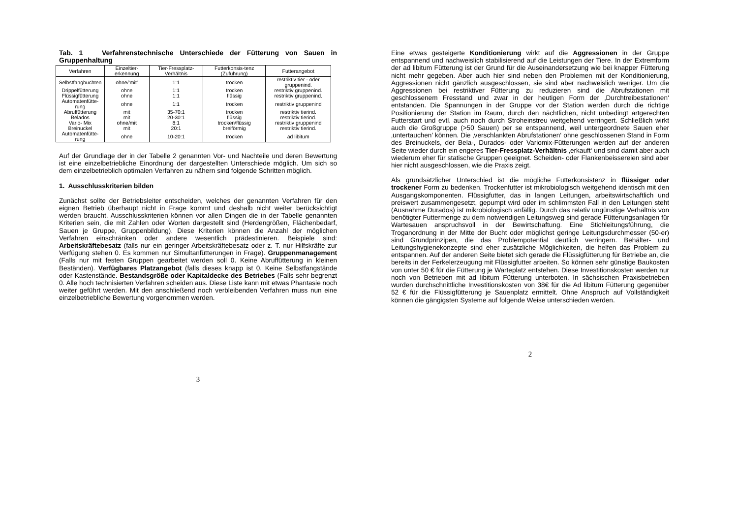Tab. 1 Verfahrenstechnische Unterschiede der Fütterung von Sauen in Gruppenhaltung
| Verfahren | Einzeltier-erkennung | Tier-Fressplatz-Verhältnis | Futterkonsis-tenz (Zuführung) | Futterangebot |
| --- | --- | --- | --- | --- |
| Selbstfangbuchten | ohne/‘mit‘ | 1:1 | trocken | restriktiv tier - oder gruppenind. |
| Drippelfütterung | ohne | 1:1 | trocken | restriktiv gruppenind. |
| Flüssigfütterung | ohne | 1:1 | flüssig | restriktiv gruppenind. |
| Automatenfütte-rung | ohne | 1:1 | trocken | restriktiv gruppenind |
| Abruffütterung | mit | 35-70:1 | trocken | restriktiv tierind. |
| Belados | mit | 20-30:1 | flüssig | restriktiv tierind. |
| Vario- Mix | ohne/mit | 8:1 | trocken/flüssig | restriktiv gruppenind |
| Breinuckel | mit | 20:1 | breiförmig | restriktiv tierind. |
| Automatenfütte-rung | ohne | 10-20:1 | trocken | ad libitum |
Auf der Grundlage der in der Tabelle 2 genannten Vor- und Nachteile und deren Bewertung ist eine einzelbetriebliche Einordnung der dargestellten Unterschiede möglich. Um sich so dem einzelbetrieblich optimalen Verfahren zu nähern sind folgende Schritten möglich.
1. Ausschlusskriterien bilden
Zunächst sollte der Betriebsleiter entscheiden, welches der genannten Verfahren für den eignen Betrieb überhaupt nicht in Frage kommt und deshalb nicht weiter berücksichtigt werden braucht. Ausschlusskriterien können vor allen Dingen die in der Tabelle genannten Kriterien sein, die mit Zahlen oder Worten dargestellt sind (Herdengrößen, Flächenbedarf, Sauen je Gruppe, Gruppenbildung). Diese Kriterien können die Anzahl der möglichen Verfahren einschränken oder andere wesentlich prädestinieren. Beispiele sind: Arbeitskräftebesatz (falls nur ein geringer Arbeitskräftebesatz oder z. T. nur Hilfskräfte zur Verfügung stehen 0. Es kommen nur Simultanfütterungen in Frage). Gruppenmanagement (Falls nur mit festen Gruppen gearbeitet werden soll 0. Keine Abruffütterung in kleinen Beständen). Verfügbares Platzangebot (falls dieses knapp ist 0. Keine Selbstfangstände oder Kastenstände. Bestandsgröße oder Kapitaldecke des Betriebes (Falls sehr begrenzt 0. Alle hoch technisierten Verfahren scheiden aus. Diese Liste kann mit etwas Phantasie noch weiter geführt werden. Mit den anschließend noch verbleibenden Verfahren muss nun eine einzelbetriebliche Bewertung vorgenommen werden.
3
Eine etwas gesteigerte Konditionierung wirkt auf die Aggressionen in der Gruppe entspannend und nachweislich stabilisierend auf die Leistungen der Tiere. In der Extremform der ad libitum Fütterung ist der Grund für die Auseinandersetzung wie bei knapper Fütterung nicht mehr gegeben. Aber auch hier sind neben den Problemen mit der Konditionierung, Aggressionen nicht gänzlich ausgeschlossen, sie sind aber nachweislich weniger. Um die Aggressionen bei restriktiver Fütterung zu reduzieren sind die Abrufstationen mit geschlossenem Fresstand und zwar in der heutigen Form der ‚Durchtreibestationen‘ entstanden. Die Spannungen in der Gruppe vor der Station werden durch die richtige Positionierung der Station im Raum, durch den nächtlichen, nicht unbedingt artgerechten Futterstart und evtl. auch noch durch Stroheinstreu weitgehend verringert. Schließlich wirkt auch die Großgruppe (>50 Sauen) per se entspannend, weil untergeordnete Sauen eher ‚untertauchen’ können. Die ‚verschlankten Abrufstationen‘ ohne geschlossenen Stand in Form des Breinuckels, der Bela-, Durados- oder Variomix-Fütterungen werden auf der anderen Seite wieder durch ein engeres Tier-Fressplatz-Verhältnis ‚erkauft‘ und sind damit aber auch wiederum eher für statische Gruppen geeignet. Scheiden- oder Flankenbeissereien sind aber hier nicht ausgeschlossen, wie die Praxis zeigt.
Als grundsätzlicher Unterschied ist die mögliche Futterkonsistenz in flüssiger oder trockener Form zu bedenken. Trockenfutter ist mikrobiologisch weitgehend identisch mit den Ausgangskomponenten. Flüssigfutter, das in langen Leitungen, arbeitswirtschaftlich und preiswert zusammengesetzt, gepumpt wird oder im schlimmsten Fall in den Leitungen steht (Ausnahme Durados) ist mikrobiologisch anfällig. Durch das relativ ungünstige Verhältnis von benötigter Futtermenge zu dem notwendigen Leitungsweg sind gerade Fütterungsanlagen für Wartesauen anspruchsvoll in der Bewirtschaftung. Eine Stichleitungsführung, die Troganordnung in der Mitte der Bucht oder möglichst geringe Leitungsdurchmesser (50-er) sind Grundprinzipen, die das Problempotential deutlich verringern. Behälter- und Leitungshygienekonzepte sind eher zusätzliche Möglichkeiten, die helfen das Problem zu entspannen. Auf der anderen Seite bietet sich gerade die Flüssigfütterung für Betriebe an, die bereits in der Ferkelerzeugung mit Flüssigfutter arbeiten. So können sehr günstige Baukosten von unter 50 € für die Fütterung je Warteplatz entstehen. Diese Investitionskosten werden nur noch von Betrieben mit ad libitum Fütterung unterboten. In sächsischen Praxisbetrieben wurden durchschnittliche Investitionskosten von 38€ für die Ad libitum Fütterung gegenüber 52 € für die Flüssigfütterung je Sauenplatz ermittelt. Ohne Anspruch auf Vollständigkeit können die gängigsten Systeme auf folgende Weise unterschieden werden.
2